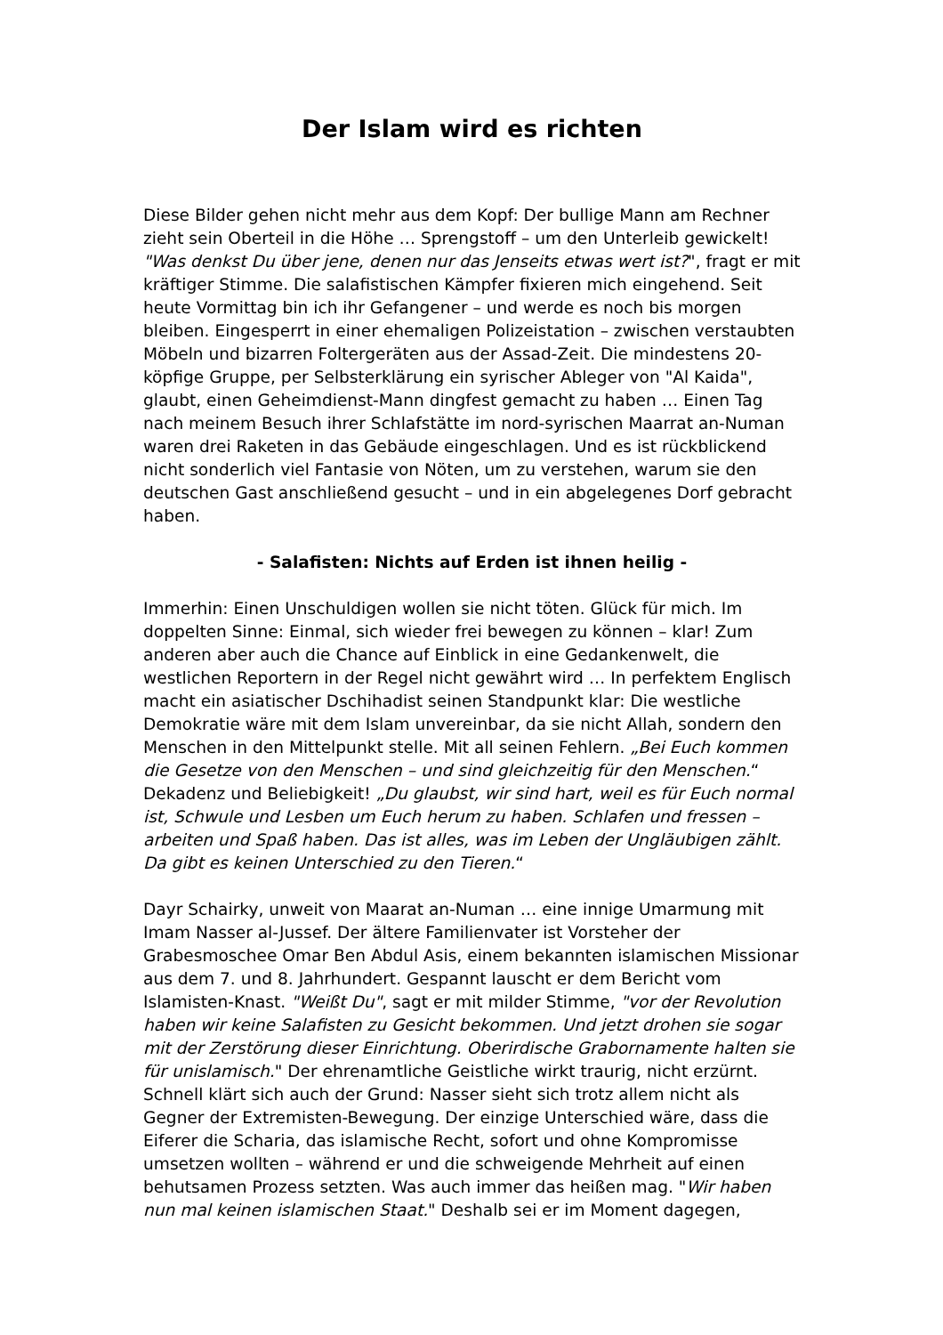Der Islam wird es richten
Diese Bilder gehen nicht mehr aus dem Kopf: Der bullige Mann am Rechner zieht sein Oberteil in die Höhe … Sprengstoff – um den Unterleib gewickelt! "Was denkst Du über jene, denen nur das Jenseits etwas wert ist?", fragt er mit kräftiger Stimme. Die salafistischen Kämpfer fixieren mich eingehend. Seit heute Vormittag bin ich ihr Gefangener – und werde es noch bis morgen bleiben. Eingesperrt in einer ehemaligen Polizeistation – zwischen verstaubten Möbeln und bizarren Foltergeräten aus der Assad-Zeit. Die mindestens 20-köpfige Gruppe, per Selbsterklärung ein syrischer Ableger von "Al Kaida", glaubt, einen Geheimdienst-Mann dingfest gemacht zu haben … Einen Tag nach meinem Besuch ihrer Schlafstätte im nord-syrischen Maarrat an-Numan waren drei Raketen in das Gebäude eingeschlagen. Und es ist rückblickend nicht sonderlich viel Fantasie von Nöten, um zu verstehen, warum sie den deutschen Gast anschließend gesucht – und in ein abgelegenes Dorf gebracht haben.
- Salafisten: Nichts auf Erden ist ihnen heilig -
Immerhin: Einen Unschuldigen wollen sie nicht töten. Glück für mich. Im doppelten Sinne: Einmal, sich wieder frei bewegen zu können – klar! Zum anderen aber auch die Chance auf Einblick in eine Gedankenwelt, die westlichen Reportern in der Regel nicht gewährt wird … In perfektem Englisch macht ein asiatischer Dschihadist seinen Standpunkt klar: Die westliche Demokratie wäre mit dem Islam unvereinbar, da sie nicht Allah, sondern den Menschen in den Mittelpunkt stelle. Mit all seinen Fehlern. „Bei Euch kommen die Gesetze von den Menschen – und sind gleichzeitig für den Menschen.“ Dekadenz und Beliebigkeit! „Du glaubst, wir sind hart, weil es für Euch normal ist, Schwule und Lesben um Euch herum zu haben. Schlafen und fressen – arbeiten und Spaß haben. Das ist alles, was im Leben der Ungläubigen zählt. Da gibt es keinen Unterschied zu den Tieren.“
Dayr Schairky, unweit von Maarat an-Numan … eine innige Umarmung mit Imam Nasser al-Jussef. Der ältere Familienvater ist Vorsteher der Grabesmoschee Omar Ben Abdul Asis, einem bekannten islamischen Missionar aus dem 7. und 8. Jahrhundert. Gespannt lauscht er dem Bericht vom Islamisten-Knast. "Weißt Du", sagt er mit milder Stimme, "vor der Revolution haben wir keine Salafisten zu Gesicht bekommen. Und jetzt drohen sie sogar mit der Zerstörung dieser Einrichtung. Oberirdische Grabornamente halten sie für unislamisch." Der ehrenamtliche Geistliche wirkt traurig, nicht erzürnt. Schnell klärt sich auch der Grund: Nasser sieht sich trotz allem nicht als Gegner der Extremisten-Bewegung. Der einzige Unterschied wäre, dass die Eiferer die Scharia, das islamische Recht, sofort und ohne Kompromisse umsetzen wollten – während er und die schweigende Mehrheit auf einen behutsamen Prozess setzten. Was auch immer das heißen mag. "Wir haben nun mal keinen islamischen Staat." Deshalb sei er im Moment dagegen,